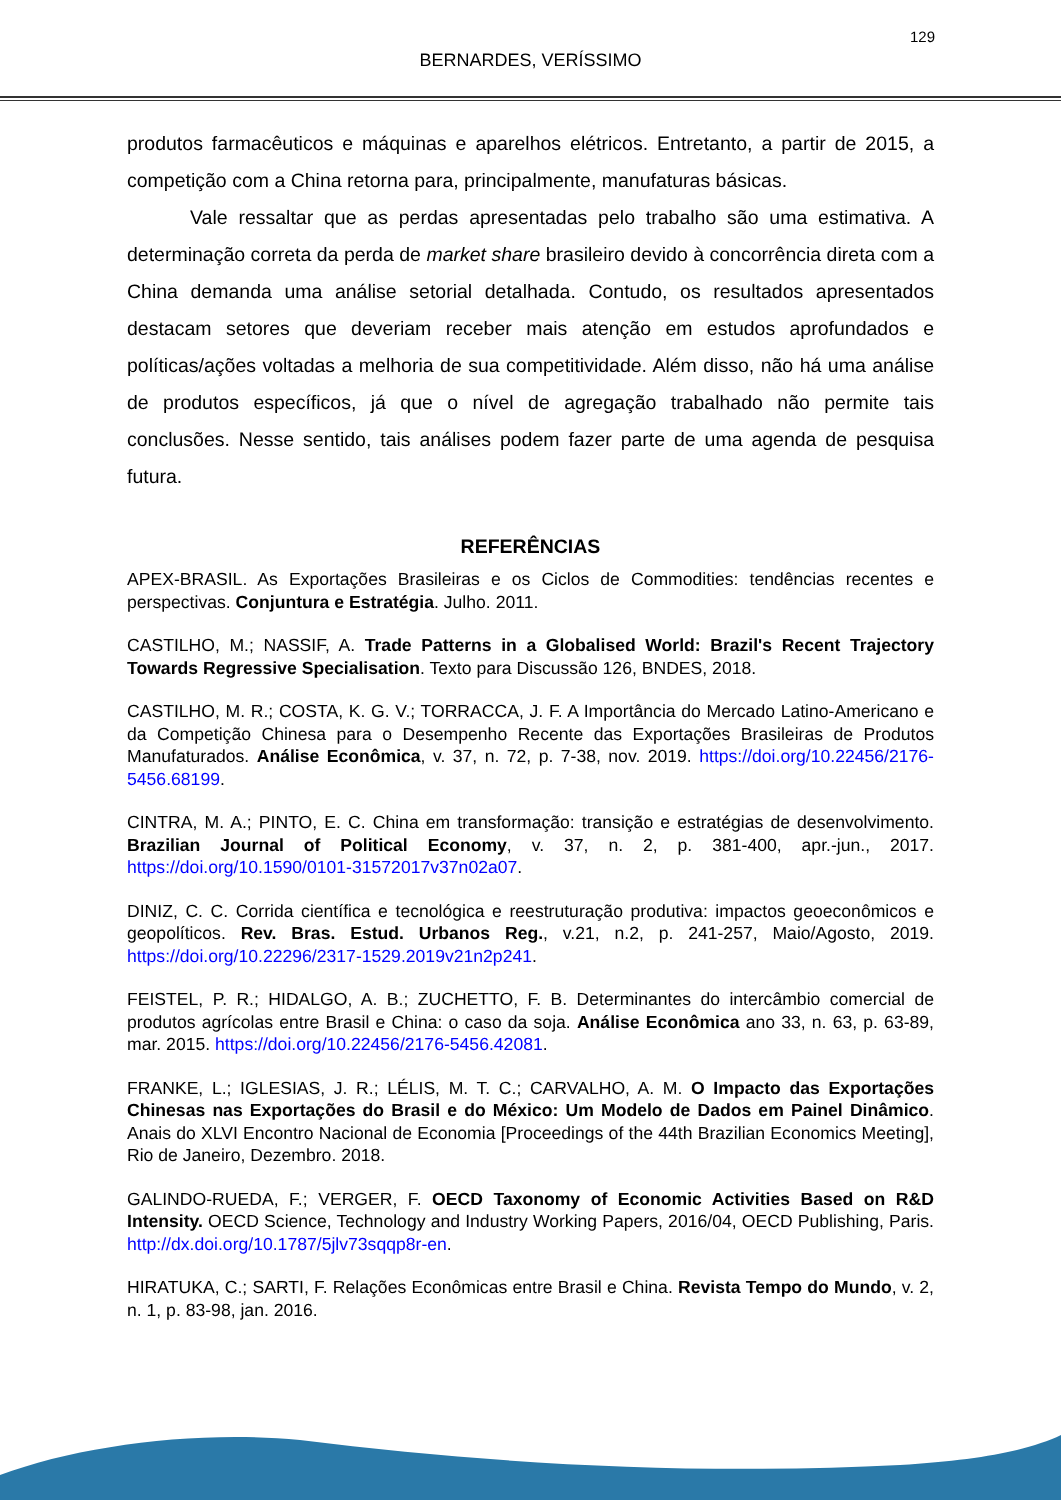129
BERNARDES, VERÍSSIMO
produtos farmacêuticos e máquinas e aparelhos elétricos. Entretanto, a partir de 2015, a competição com a China retorna para, principalmente, manufaturas básicas.
Vale ressaltar que as perdas apresentadas pelo trabalho são uma estimativa. A determinação correta da perda de market share brasileiro devido à concorrência direta com a China demanda uma análise setorial detalhada. Contudo, os resultados apresentados destacam setores que deveriam receber mais atenção em estudos aprofundados e políticas/ações voltadas a melhoria de sua competitividade. Além disso, não há uma análise de produtos específicos, já que o nível de agregação trabalhado não permite tais conclusões. Nesse sentido, tais análises podem fazer parte de uma agenda de pesquisa futura.
REFERÊNCIAS
APEX-BRASIL. As Exportações Brasileiras e os Ciclos de Commodities: tendências recentes e perspectivas. Conjuntura e Estratégia. Julho. 2011.
CASTILHO, M.; NASSIF, A. Trade Patterns in a Globalised World: Brazil's Recent Trajectory Towards Regressive Specialisation. Texto para Discussão 126, BNDES, 2018.
CASTILHO, M. R.; COSTA, K. G. V.; TORRACCA, J. F. A Importância do Mercado Latino-Americano e da Competição Chinesa para o Desempenho Recente das Exportações Brasileiras de Produtos Manufaturados. Análise Econômica, v. 37, n. 72, p. 7-38, nov. 2019. https://doi.org/10.22456/2176-5456.68199.
CINTRA, M. A.; PINTO, E. C. China em transformação: transição e estratégias de desenvolvimento. Brazilian Journal of Political Economy, v. 37, n. 2, p. 381-400, apr.-jun., 2017. https://doi.org/10.1590/0101-31572017v37n02a07.
DINIZ, C. C. Corrida científica e tecnológica e reestruturação produtiva: impactos geoeconômicos e geopolíticos. Rev. Bras. Estud. Urbanos Reg., v.21, n.2, p. 241-257, Maio/Agosto, 2019. https://doi.org/10.22296/2317-1529.2019v21n2p241.
FEISTEL, P. R.; HIDALGO, A. B.; ZUCHETTO, F. B. Determinantes do intercâmbio comercial de produtos agrícolas entre Brasil e China: o caso da soja. Análise Econômica ano 33, n. 63, p. 63-89, mar. 2015. https://doi.org/10.22456/2176-5456.42081.
FRANKE, L.; IGLESIAS, J. R.; LÉLIS, M. T. C.; CARVALHO, A. M. O Impacto das Exportações Chinesas nas Exportações do Brasil e do México: Um Modelo de Dados em Painel Dinâmico. Anais do XLVI Encontro Nacional de Economia [Proceedings of the 44th Brazilian Economics Meeting], Rio de Janeiro, Dezembro. 2018.
GALINDO-RUEDA, F.; VERGER, F. OECD Taxonomy of Economic Activities Based on R&D Intensity. OECD Science, Technology and Industry Working Papers, 2016/04, OECD Publishing, Paris. http://dx.doi.org/10.1787/5jlv73sqqp8r-en.
HIRATUKA, C.; SARTI, F. Relações Econômicas entre Brasil e China. Revista Tempo do Mundo, v. 2, n. 1, p. 83-98, jan. 2016.